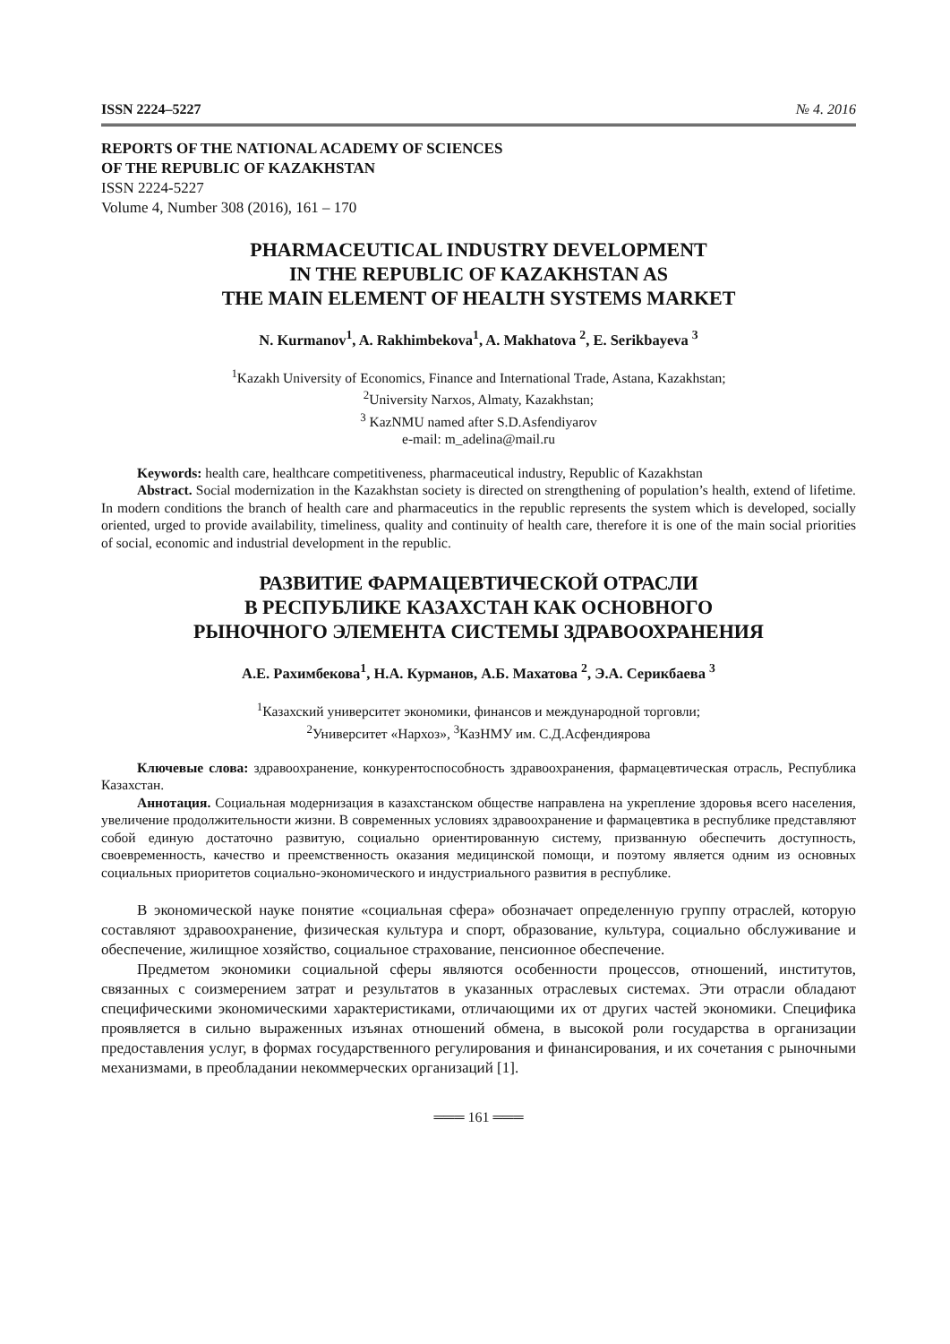ISSN 2224–5227 № 4. 2016
REPORTS OF THE NATIONAL ACADEMY OF SCIENCES
OF THE REPUBLIC OF KAZAKHSTAN
ISSN 2224-5227
Volume 4, Number 308 (2016), 161 – 170
PHARMACEUTICAL INDUSTRY DEVELOPMENT
IN THE REPUBLIC OF KAZAKHSTAN AS
THE MAIN ELEMENT OF HEALTH SYSTEMS MARKET
N. Kurmanov<sup>1</sup>, A. Rakhimbekova<sup>1</sup>, A. Makhatova <sup>2</sup>, E. Serikbayeva <sup>3</sup>
<sup>1</sup> Kazakh University of Economics, Finance and International Trade, Astana, Kazakhstan;
<sup>2</sup> University Narxos, Almaty, Kazakhstan;
<sup>3</sup> KazNMU named after S.D.Asfendiyarov
e-mail: m_adelina@mail.ru
Keywords: health care, healthcare competitiveness, pharmaceutical industry, Republic of Kazakhstan
Abstract. Social modernization in the Kazakhstan society is directed on strengthening of population’s health, extend of lifetime. In modern conditions the branch of health care and pharmaceutics in the republic represents the system which is developed, socially oriented, urged to provide availability, timeliness, quality and continuity of health care, therefore it is one of the main social priorities of social, economic and industrial development in the republic.
РАЗВИТИЕ ФАРМАЦЕВТИЧЕСКОЙ ОТРАСЛИ
В РЕСПУБЛИКЕ КАЗАХСТАН КАК ОСНОВНОГО
РЫНОЧНОГО ЭЛЕМЕНТА СИСТЕМЫ ЗДРАВООХРАНЕНИЯ
А.Е. Рахимбекова<sup>1</sup>, Н.А. Курманов, А.Б. Махатова <sup>2</sup>, Э.А. Серикбаева <sup>3</sup>
<sup>1</sup> Казахский университет экономики, финансов и международной торговли;
<sup>2</sup> Университет «Нархоз», <sup>3</sup>КазНМУ им. С.Д.Асфендиярова
Ключевые слова: здравоохранение, конкурентоспособность здравоохранения, фармацевтическая отрасль, Республика Казахстан.
Аннотация. Социальная модернизация в казахстанском обществе направлена на укрепление здоровья всего населения, увеличение продолжительности жизни. В современных условиях здравоохранение и фармацевтика в республике представляют собой единую достаточно развитую, социально ориентированную систему, призванную обеспечить доступность, своевременность, качество и преемственность оказания медицинской помощи, и поэтому является одним из основных социальных приоритетов социально-экономического и индустриального развития в республике.
В экономической науке понятие «социальная сфера» обозначает определенную группу отраслей, которую составляют здравоохранение, физическая культура и спорт, образование, культура, социально обслуживание и обеспечение, жилищное хозяйство, социальное страхование, пенсионное обеспечение.
Предметом экономики социальной сферы являются особенности процессов, отношений, институтов, связанных с соизмерением затрат и результатов в указанных отраслевых системах. Эти отрасли обладают специфическими экономическими характеристиками, отличающими их от других частей экономики. Специфика проявляется в сильно выраженных изъянах отношений обмена, в высокой роли государства в организации предоставления услуг, в формах государственного регулирования и финансирования, и их сочетания с рыночными механизмами, в преобладании некоммерческих организаций [1].
═══ 161 ═══